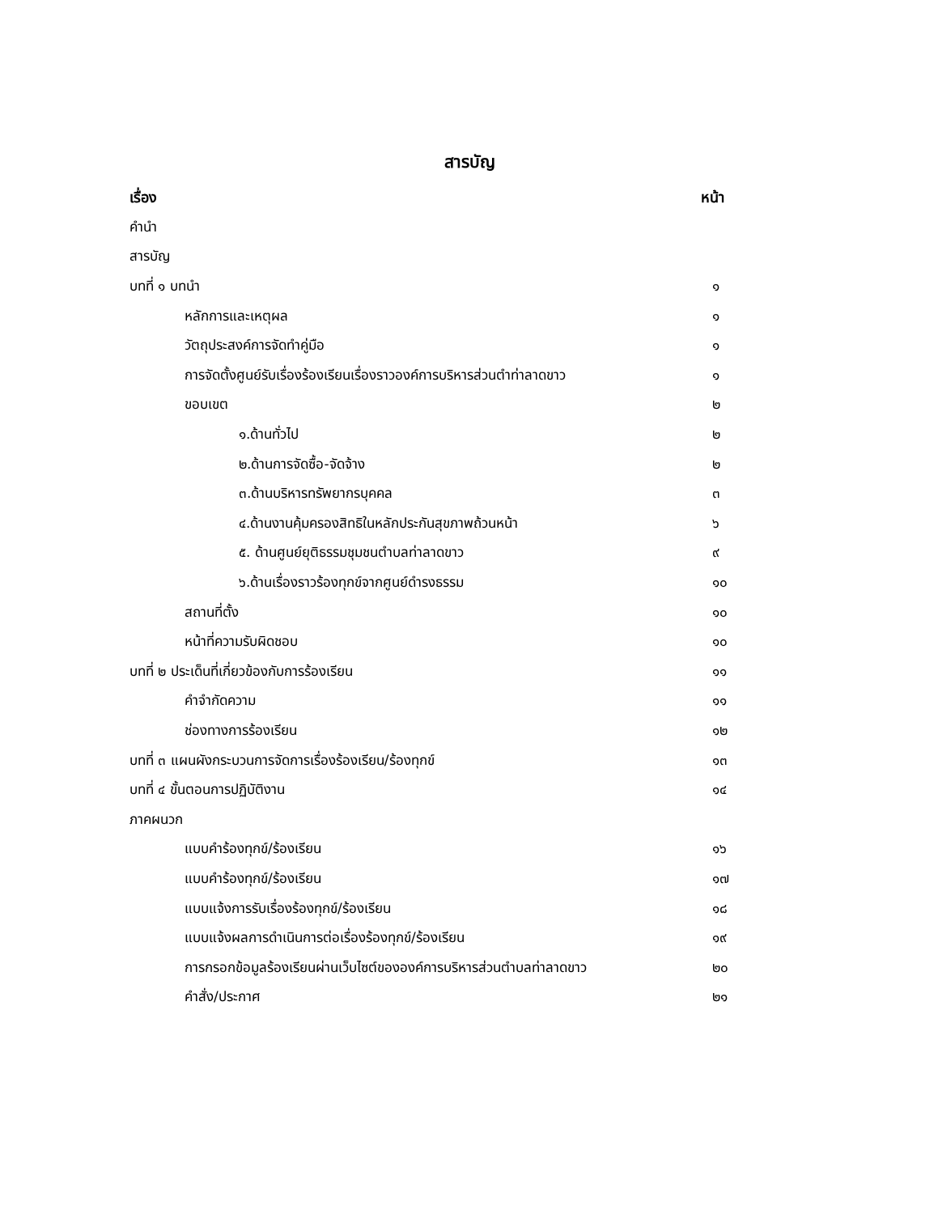สารบัญ
เรื่อง หน้า
คำนำ
สารบัญ
บทที่ ๑ บทนำ ๑
หลักการและเหตุผล ๑
วัตถุประสงค์การจัดทำคู่มือ ๑
การจัดตั้งศูนย์รับเรื่องร้องเรียนเรื่องราวองค์การบริหารส่วนตำท่าลาดขาว ๑
ขอบเขต ๒
๑.ด้านทั่วไป ๒
๒.ด้านการจัดซื้อ-จัดจ้าง ๒
๓.ด้านบริหารทรัพยากรบุคคล ๓
๔.ด้านงานคุ้มครองสิทธิในหลักประกันสุขภาพถ้วนหน้า ๖
๕. ด้านศูนย์ยุติธรรมชุมชนตำบลท่าลาดขาว ๙
๖.ด้านเรื่องราวร้องทุกข์จากศูนย์ดำรงธรรม ๑๐
สถานที่ตั้ง ๑๐
หน้าที่ความรับผิดชอบ ๑๐
บทที่ ๒ ประเด็นที่เกี่ยวข้องกับการร้องเรียน ๑๑
คำจำกัดความ ๑๑
ช่องทางการร้องเรียน ๑๒
บทที่ ๓ แผนผังกระบวนการจัดการเรื่องร้องเรียน/ร้องทุกข์ ๑๓
บทที่ ๔ ขั้นตอนการปฏิบัติงาน ๑๔
ภาคผนวก
แบบคำร้องทุกข์/ร้องเรียน ๑๖
แบบคำร้องทุกข์/ร้องเรียน ๑๗
แบบแจ้งการรับเรื่องร้องทุกข์/ร้องเรียน ๑๘
แบบแจ้งผลการดำเนินการต่อเรื่องร้องทุกข์/ร้องเรียน ๑๙
การกรอกข้อมูลร้องเรียนผ่านเว็บไซต์ขององค์การบริหารส่วนตำบลท่าลาดขาว ๒๐
คำสั่ง/ประกาศ ๒๑